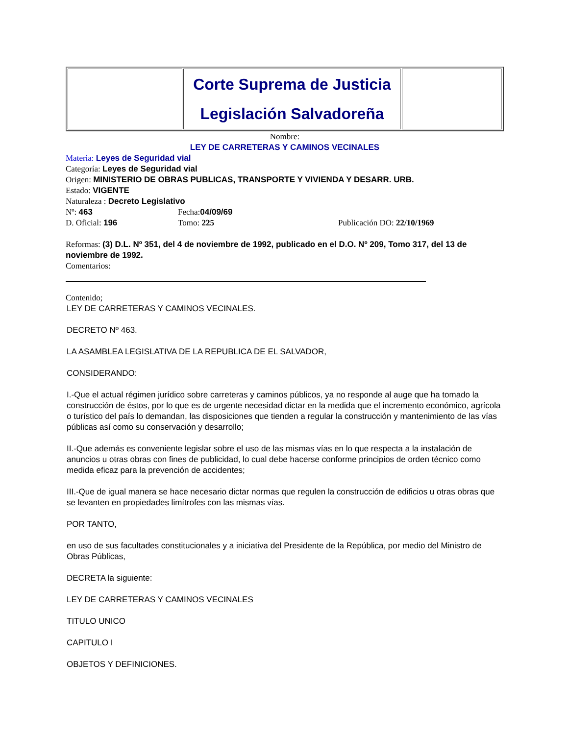| | Corte Suprema de Justicia Legislación Salvadoreña | |
Nombre:
LEY DE CARRETERAS Y CAMINOS VECINALES
Materia: Leyes de Seguridad vial
Categoría: Leyes de Seguridad vial
Origen: MINISTERIO DE OBRAS PUBLICAS, TRANSPORTE Y VIVIENDA Y DESARR. URB.
Estado: VIGENTE
Naturaleza : Decreto Legislativo
Nº: 463 Fecha:04/09/69
D. Oficial: 196 Tomo: 225 Publicación DO: 22/10/1969
Reformas: (3) D.L. Nº 351, del 4 de noviembre de 1992, publicado en el D.O. Nº 209, Tomo 317, del 13 de noviembre de 1992.
Comentarios:
Contenido;
LEY DE CARRETERAS Y CAMINOS VECINALES.
DECRETO Nº 463.
LA ASAMBLEA LEGISLATIVA DE LA REPUBLICA DE EL SALVADOR,
CONSIDERANDO:
I.-Que el actual régimen jurídico sobre carreteras y caminos públicos, ya no responde al auge que ha tomado la construcción de éstos, por lo que es de urgente necesidad dictar en la medida que el incremento económico, agrícola o turístico del país lo demandan, las disposiciones que tienden a regular la construcción y mantenimiento de las vías públicas así como su conservación y desarrollo;
II.-Que además es conveniente legislar sobre el uso de las mismas vías en lo que respecta a la instalación de anuncios u otras obras con fines de publicidad, lo cual debe hacerse conforme principios de orden técnico como medida eficaz para la prevención de accidentes;
III.-Que de igual manera se hace necesario dictar normas que regulen la construcción de edificios u otras obras que se levanten en propiedades limítrofes con las mismas vías.
POR TANTO,
en uso de sus facultades constitucionales y a iniciativa del Presidente de la República, por medio del Ministro de Obras Públicas,
DECRETA la siguiente:
LEY DE CARRETERAS Y CAMINOS VECINALES
TITULO UNICO
CAPITULO I
OBJETOS Y DEFINICIONES.